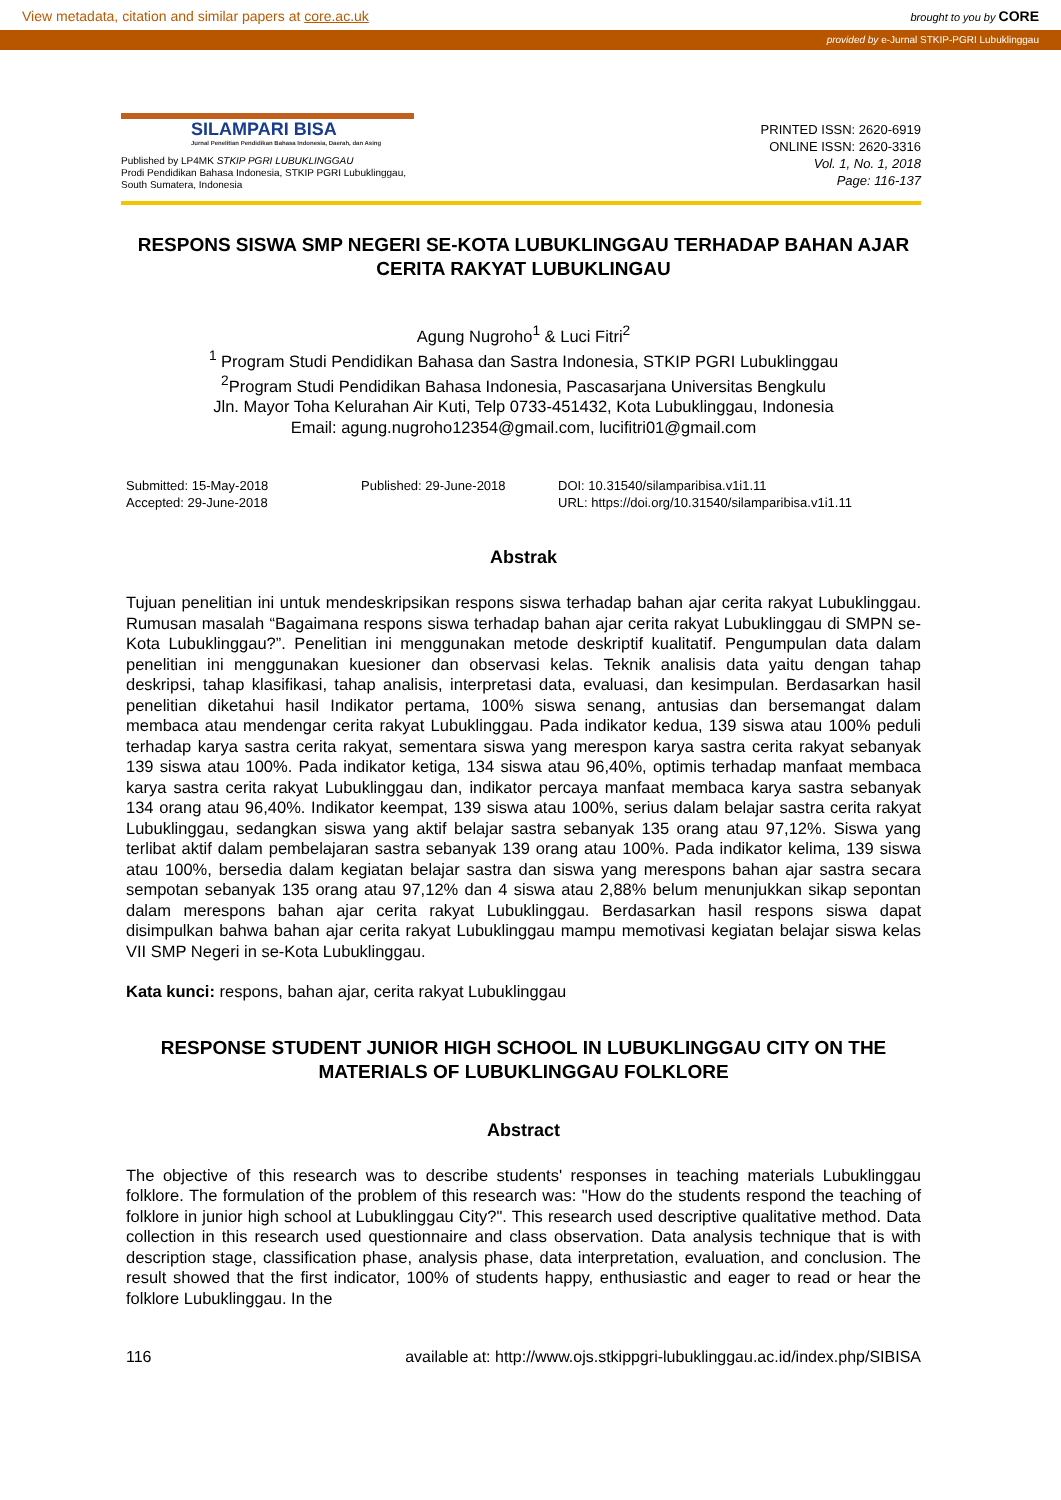View metadata, citation and similar papers at core.ac.uk brought to you by CORE
provided by e-Jurnal STKIP-PGRI Lubuklinggau
SILAMPARI BISA
Jurnal Penelitian Pendidikan Bahasa Indonesia, Daerah, dan Asing
Published by LP4MK STKIP PGRI LUBUKLINGGAU
Prodi Pendidikan Bahasa Indonesia, STKIP PGRI Lubuklinggau,
South Sumatera, Indonesia
PRINTED ISSN: 2620-6919
ONLINE ISSN: 2620-3316
Vol. 1, No. 1, 2018
Page: 116-137
RESPONS SISWA SMP NEGERI SE-KOTA LUBUKLINGGAU TERHADAP BAHAN AJAR CERITA RAKYAT LUBUKLINGAU
Agung Nugroho<sup>1</sup> & Luci Fitri<sup>2</sup>
<sup>1</sup> Program Studi Pendidikan Bahasa dan Sastra Indonesia, STKIP PGRI Lubuklinggau
<sup>2</sup> Program Studi Pendidikan Bahasa Indonesia, Pascasarjana Universitas Bengkulu
Jln. Mayor Toha Kelurahan Air Kuti, Telp 0733-451432, Kota Lubuklinggau, Indonesia
Email: agung.nugroho12354@gmail.com, lucifitri01@gmail.com
Submitted: 15-May-2018
Accepted: 29-June-2018
Published: 29-June-2018 DOI: 10.31540/silamparibisa.v1i1.11
URL: https://doi.org/10.31540/silamparibisa.v1i1.11
Abstrak
Tujuan penelitian ini untuk mendeskripsikan respons siswa terhadap bahan ajar cerita rakyat Lubuklinggau. Rumusan masalah “Bagaimana respons siswa terhadap bahan ajar cerita rakyat Lubuklinggau di SMPN se-Kota Lubuklinggau?”. Penelitian ini menggunakan metode deskriptif kualitatif. Pengumpulan data dalam penelitian ini menggunakan kuesioner dan observasi kelas. Teknik analisis data yaitu dengan tahap deskripsi, tahap klasifikasi, tahap analisis, interpretasi data, evaluasi, dan kesimpulan. Berdasarkan hasil penelitian diketahui hasil Indikator pertama, 100% siswa senang, antusias dan bersemangat dalam membaca atau mendengar cerita rakyat Lubuklinggau. Pada indikator kedua, 139 siswa atau 100% peduli terhadap karya sastra cerita rakyat, sementara siswa yang merespon karya sastra cerita rakyat sebanyak 139 siswa atau 100%. Pada indikator ketiga, 134 siswa atau 96,40%, optimis terhadap manfaat membaca karya sastra cerita rakyat Lubuklinggau dan, indikator percaya manfaat membaca karya sastra sebanyak 134 orang atau 96,40%. Indikator keempat, 139 siswa atau 100%, serius dalam belajar sastra cerita rakyat Lubuklinggau, sedangkan siswa yang aktif belajar sastra sebanyak 135 orang atau 97,12%. Siswa yang terlibat aktif dalam pembelajaran sastra sebanyak 139 orang atau 100%. Pada indikator kelima, 139 siswa atau 100%, bersedia dalam kegiatan belajar sastra dan siswa yang merespons bahan ajar sastra secara sempotan sebanyak 135 orang atau 97,12% dan 4 siswa atau 2,88% belum menunjukkan sikap sepontan dalam merespons bahan ajar cerita rakyat Lubuklinggau. Berdasarkan hasil respons siswa dapat disimpulkan bahwa bahan ajar cerita rakyat Lubuklinggau mampu memotivasi kegiatan belajar siswa kelas VII SMP Negeri in se-Kota Lubuklinggau.
Kata kunci: respons, bahan ajar, cerita rakyat Lubuklinggau
RESPONSE STUDENT JUNIOR HIGH SCHOOL IN LUBUKLINGGAU CITY ON THE MATERIALS OF LUBUKLINGGAU FOLKLORE
Abstract
The objective of this research was to describe students' responses in teaching materials Lubuklinggau folklore. The formulation of the problem of this research was: "How do the students respond the teaching of folklore in junior high school at Lubuklinggau City?". This research used descriptive qualitative method. Data collection in this research used questionnaire and class observation. Data analysis technique that is with description stage, classification phase, analysis phase, data interpretation, evaluation, and conclusion. The result showed that the first indicator, 100% of students happy, enthusiastic and eager to read or hear the folklore Lubuklinggau. In the
116 available at: http://www.ojs.stkippgri-lubuklinggau.ac.id/index.php/SIBISA